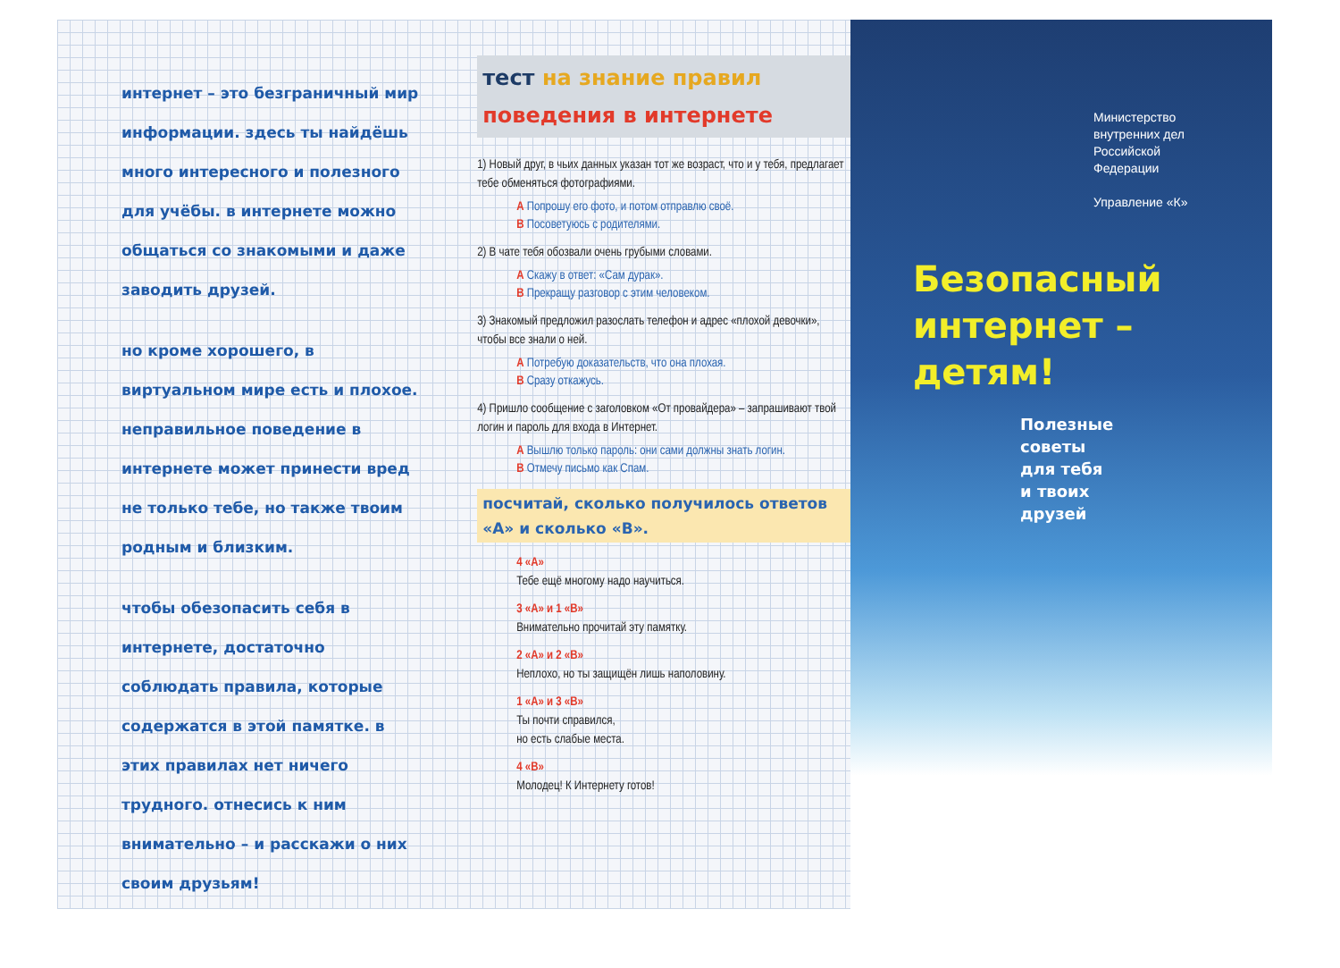интернет – это безграничный мир информации. здесь ты найдёшь много интересного и полезного для учёбы. в интернете можно общаться со знакомыми и даже заводить друзей.
но кроме хорошего, в виртуальном мире есть и плохое. неправильное поведение в интернете может принести вред не только тебе, но также твоим родным и близким.
чтобы обезопасить себя в интернете, достаточно соблюдать правила, которые содержатся в этой памятке. в этих правилах нет ничего трудного. отнесись к ним внимательно – и расскажи о них своим друзьям!
тест на знание правил поведения в интернете
1) Новый друг, в чьих данных указан тот же возраст, что и у тебя, предлагает тебе обменяться фотографиями.
А Попрошу его фото, и потом отправлю своё.
В Посоветуюсь с родителями.
2) В чате тебя обозвали очень грубыми словами.
А Скажу в ответ: «Сам дурак».
В Прекращу разговор с этим человеком.
3) Знакомый предложил разослать телефон и адрес «плохой девочки», чтобы все знали о ней.
А Потребую доказательств, что она плохая.
В Сразу откажусь.
4) Пришло сообщение с заголовком «От провайдера» – запрашивают твой логин и пароль для входа в Интернет.
А Вышлю только пароль: они сами должны знать логин.
В Отмечу письмо как Спам.
посчитай, сколько получилось ответов «А» и сколько «В».
4 «А»
Тебе ещё многому надо научиться.
3 «А» и 1 «В»
Внимательно прочитай эту памятку.
2 «А» и 2 «В»
Неплохо, но ты защищён лишь наполовину.
1 «А» и 3 «В»
Ты почти справился,
но есть слабые места.
4 «В»
Молодец! К Интернету готов!
Министерство
внутренних дел
Российской
Федерации
Управление «К»
Безопасный
интернет –
детям!
Полезные
советы
для тебя
и твоих
друзей